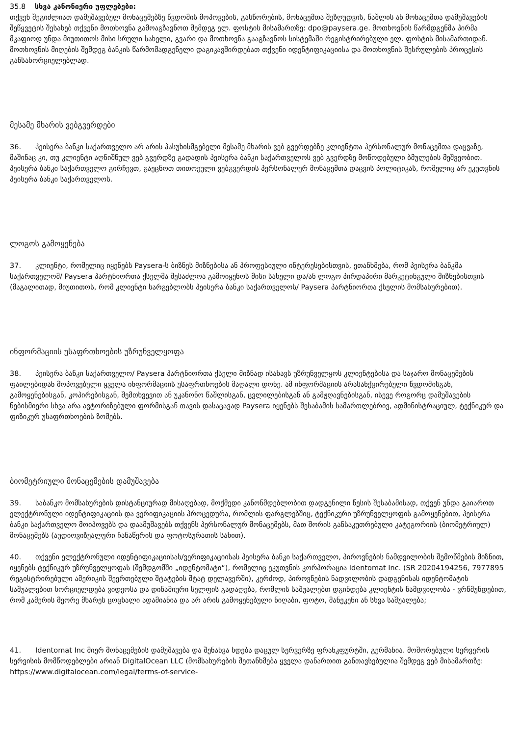35.8 სხვა კანონიერი უფლებები:
თქვენ შეგიძლიათ დამუშავებულ მონაცემებზე წვდომის მოპოვების, გასწორების, მონაცემთა შეზღუდვის, წაშლის ან მონაცემთა დამუშავების შეწყვეტის შესახებ თქვენი მოთხოვნა გამოაგზავნოთ შემდეგ ელ. ფოსტის მისამართზე: dpo@paysera.ge. მოთხოვნის წარმდგენმა პირმა მკაფიოდ უნდა მიუთითოს მისი სრული სახელი, გვარი და მოთხოვნა გააგზავნოს სისტემაში რეგისტრირებული ელ. ფოსტის მისამართიდან. მოთხოვნის მიღების შემდეგ ბანკის წარმომადგენელი დაგიკავშირდებათ თქვენი იდენტიფიკაციისა და მოთხოვნის შესრულების პროცესის განსახორციელებლად.
მესამე მხარის ვებგვერდები
36. პეისერა ბანკი საქართველო არ არის პასუხისმგებელი მესამე მხარის ვებ გვერდებზე კლიენტთა პერსონალურ მონაცემთა დაცვაზე, მაშინაც კი, თუ კლიენტი აღნიშნულ ვებ გვერდზე გადადის პეისერა ბანკი საქართველოს ვებ გვერდზე მოწოდებული ბმულების მეშვეობით. პეისერა ბანკი საქართველო გირჩევთ, გაეცნოთ თითოეული ვებგვერდის პერსონალურ მონაცემთა დაცვის პოლიტიკას, რომელიც არ ეკუთვნის პეისერა ბანკი საქართველოს.
ლოგოს გამოყენება
37. კლიენტი, რომელიც იყენებს Paysera-ს ბიზნეს მიზნებისა ან პროფესიული ინტერესებისთვის, ეთანხმება, რომ პეისერა ბანკმა საქართველომ/ Paysera პარტნიორთა ქსელმა შესაძლოა გამოიყენოს მისი სახელი და/ან ლოგო პირდაპირი მარკეტინგული მიზნებისთვის (მაგალითად, მიუთითოს, რომ კლიენტი სარგებლობს პეისერა ბანკი საქართველოს/ Paysera პარტნიორთა ქსელის მომსახურებით).
ინფორმაციის უსაფრთხოების უზრუნველყოფა
38. პეისერა ბანკი საქართველო/ Paysera პარტნიორთა ქსელი მიზნად ისახავს უზრუნველყოს კლიენტებისა და საჯარო მონაცემების ფაილებიდან მოპოვებული ყველა ინფორმაციის უსაფრთხოების მაღალი დონე. ამ ინფორმაციის არასანქცირებული წვდომისგან, გამოყენებისგან, კოპირებისგან, შემთხვევით ან უკანონო წაშლისგან, ცვლილებისგან ან გამჟღავნებისგან, ისევე როგორც დამუშავების ნებისმიერი სხვა არა ავტორიზებული ფორმისგან თავის დასაცავად Paysera იყენებს შესაბამის სამართლებრივ, ადმინისტრაციულ, ტექნიკურ და ფიზიკურ უსაფრთხოების ზომებს.
ბიომეტრიული მონაცემების დამუშავება
39. საბანკო მომსახურების დისტანციურად მისაღებად, მოქმედი კანონმდებლობით დადგენილი წესის შესაბამისად, თქვენ უნდა გაიაროთ ელექტრონული იდენტიფიკაციის და ვერიფიკაციის პროცედურა, რომლის ფარგლებშიც, ტექნიკური უზრუნველყოფის გამოყენებით, პეისერა ბანკი საქართველო მოიპოვებს და დაამუშავებს თქვენს პერსონალურ მონაცემებს, მათ შორის განსაკუთრებული კატეგორიის (ბიომეტრიულ) მონაცემებს (აუდიოვიზუალური ჩანაწერის და ფოტოსურათის სახით).
40. თქვენი ელექტრონული იდენტიფიკაციისას/ვერიფიკაციისას პეისერა ბანკი საქართველო, პიროვნების ნამდვილობის შემოწმების მიზნით, იყენებს ტექნიკურ უზრუნველყოფას (შემდგომში „იდენტომატი“), რომელიც ეკუთვნის კორპორაცია Identomat Inc. (SR 20204194256, 7977895 რეგისტრირებული ამერიკის შეერთებული შტატების შტატ დელავერში), კერძოდ, პიროვნების ნადვილობის დადგენისას იდენტომატის საშუალებით ხორციელდება ვიდეოსა და დინამიური სელფის გადაღება, რომლის საშუალებთ დგინდება კლიენტის ნამდვილობა - ვრწმუნდებით, რომ კამერის მეორე მხარეს ცოცხალი ადამიანია და არ არის გამოყენებული ნიღაბი, ფოტო, მანეკენი ან სხვა საშუალება;
41. Identomat Inc მიერ მონაცემების დამუშავება და შენახვა ხდება დაცულ სერვერზე ფრანკფურტში, გერმანია. მოშორებული სერვერის სერვისის მომწოდებლები არიან DigitalOcean LLC (მომსახურების შეთანხმება ყველა დანართით განთავსებულია შემდეგ ვებ მისამართზე: https://www.digitalocean.com/legal/terms-of-service-